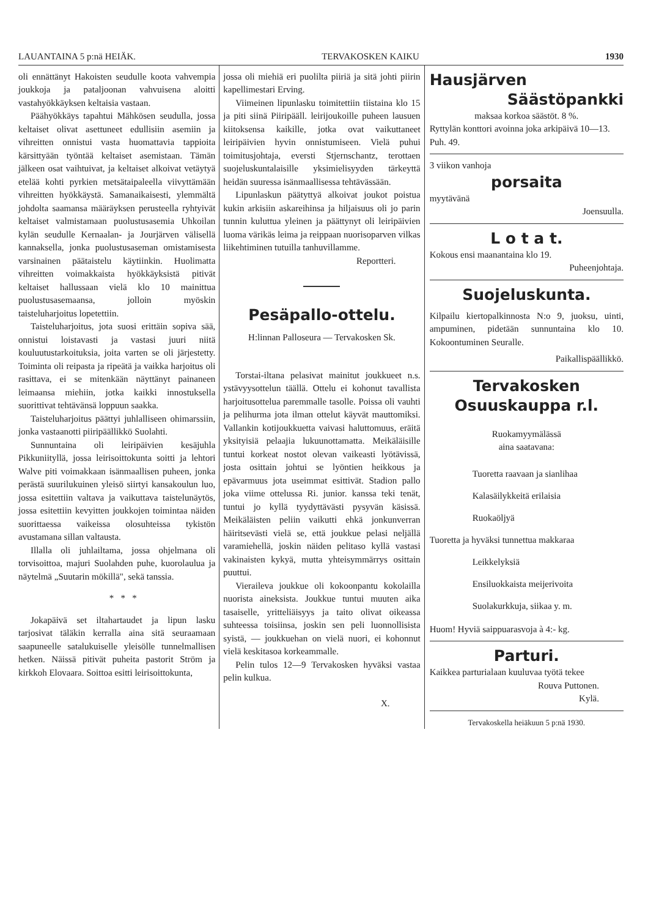LAUANTAINA 5 p:nä HEIÄK. TERVAKOSKEN KAIKU 1930
oli ennättänyt Hakoisten seudulle koota vahvempia joukkoja ja pataljoonan vahvuisena aloitti vastahyökkäyksen keltaisia vastaan.
Päähyökkäys tapahtui Mähkösen seudulla, jossa keltaiset olivat asettuneet edullisiin asemiin ja vihreitten onnistui vasta huomattavia tappioita kärsittyään työntää keltaiset asemistaan. Tämän jälkeen osat vaihtuivat, ja keltaiset alkoivat vetäytyä etelää kohti pyrkien metsätaipaleella viivyttämään vihreitten hyökkäystä. Samanaikaisesti, ylemmältä johdolta saamansa määräyksen perusteella ryhtyivät keltaiset valmistamaan puolustusasemia Uhkoilan kylän seudulle Kernaalan- ja Jourjärven välisellä kannaksella, jonka puolustusaseman omistamisesta varsinainen päätaistelu käytiinkin. Huolimatta vihreitten voimakkaista hyökkäyksistä pitivät keltaiset hallussaan vielä klo 10 mainittua puolustusasemaansa, jolloin myöskin taisteluharjoitus lopetettiin.
Taisteluharjoitus, jota suosi erittäin sopiva sää, onnistui loistavasti ja vastasi juuri niitä kouluutustarkoituksia, joita varten se oli järjestetty. Toiminta oli reipasta ja ripeätä ja vaikka harjoitus oli rasittava, ei se mitenkään näyttänyt painaneen leimaansa miehiin, jotka kaikki innostuksella suorittivat tehtävänsä loppuun saakka.
Taisteluharjoitus päättyi juhlalliseen ohimarssiin, jonka vastaanotti piiripäällikkö Suolahti.
Sunnuntaina oli leiripäivien kesäjuhla Pikkuniityllä, jossa leirisoittokunta soitti ja lehtori Walve piti voimakkaan isänmaallisen puheen, jonka perästä suurilukuinen yleisö siirtyi kansakoulun luo, jossa esitettiin valtava ja vaikuttava taistelunäytös, jossa esitettiin kevyitten joukkojen toimintaa näiden suorittaessa vaikeissa olosuhteissa tykistön avustamana sillan valtausta.
Illalla oli juhlailtama, jossa ohjelmana oli torvisoittoa, majuri Suolahden puhe, kuorolaulua ja näytelmä „Suutarin mökillä", sekä tanssia.
* * *
Jokapäivä set iltahartaudet ja lipun lasku tarjosivat täläkin kerralla aina sitä seuraamaan saapuneelle satalukuiselle yleisölle tunnelmallisen hetken. Näissä pitivät puheita pastorit Ström ja kirkkoh Elovaara. Soittoa esitti leirisoittokunta,
jossa oli miehiä eri puolilta piiriä ja sitä johti piirin kapellimestari Erving.
Viimeinen lipunlasku toimitettiin tiistaina klo 15 ja piti siinä Piiripääll. leirijoukoille puheen lausuen kiitoksensa kaikille, jotka ovat vaikuttaneet leiripäivien hyvin onnistumiseen. Vielä puhui toimitusjohtaja, eversti Stjernschantz, terottaen suojeluskuntalaisille yksimielisyyden tärkeyttä heidän suuressa isänmaallisessa tehtävässään.
Lipunlaskun päätyttyä alkoivat joukot poistua kukin arkisiin askareihinsa ja hiljaisuus oli jo parin tunnin kuluttua yleinen ja päättynyt oli leiripäivien luoma värikäs leima ja reippaan nuorisoparven vilkas liikehtiminen tutuilla tanhuvillamme.
Reportteri.
Pesäpallo-ottelu.
H:linnan Palloseura — Tervakosken Sk.
Torstai-iltana pelasivat mainitut joukkueet n.s. ystävyysottelun täällä. Ottelu ei kohonut tavallista harjoitusottelua paremmalle tasolle. Poissa oli vauhti ja pelihurma jota ilman ottelut käyvät mauttomiksi. Vallankin kotijoukkuetta vaivasi haluttomuus, eräitä yksityisiä pelaajia lukuunottamatta. Meikäläisille tuntui korkeat nostot olevan vaikeasti lyötävissä, josta osittain johtui se lyöntien heikkous ja epävarmuus jota useimmat esittivät. Stadion pallo joka viime ottelussa Ri. junior. kanssa teki tenät, tuntui jo kyllä tyydyttävästi pysyvän käsissä. Meikäläisten peliin vaikutti ehkä jonkunverran häiritsevästi vielä se, että joukkue pelasi neljällä varamiehellä, joskin näiden pelitaso kyllä vastasi vakinaisten kykyä, mutta yhteisymmärrys osittain puuttui.
Vieraileva joukkue oli kokoonpantu kokolailla nuorista aineksista. Joukkue tuntui muuten aika tasaiselle, yritteliäisyys ja taito olivat oikeassa suhteessa toisiinsa, joskin sen peli luonnollisista syistä, — joukkuehan on vielä nuori, ei kohonnut vielä keskitasoa korkeammalle.
Pelin tulos 12—9 Tervakosken hyväksi vastaa pelin kulkua.
X.
Hausjärven
Säästöpankki
maksaa korkoa säästöt. 8 %.
Ryttylän konttori avoinna joka arkipäivä 10—13. Puh. 49.
3 viikon vanhoja
porsaita
myytävänä
Joensuulla.
L o t a t.
Kokous ensi maanantaina klo 19.
Puheenjohtaja.
Suojeluskunta.
Kilpailu kiertopalkinnosta N:o 9, juoksu, uinti, ampuminen, pidetään sunnuntaina klo 10. Kokoontuminen Seuralle.
Paikallispäällikkö.
Tervakosken
Osuuskauppa r.l.
Ruokamyymälässä
aina saatavana:
Tuoretta raavaan ja sianlihaa
Kalasäilykkeitä erilaisia
Ruokaöljyä
Tuoretta ja hyväksi tunnettua makkaraa
Leikkelyksiä
Ensiluokkaista meijerivoita
Suolakurkkuja, siikaa y. m.
Huom! Hyviä saippuarasvoja à 4:- kg.
Parturi.
Kaikkea parturialaan kuuluvaa työtä tekee
Rouva Puttonen.
Kylä.
Tervakoskella heiäkuun 5 p:nä 1930.